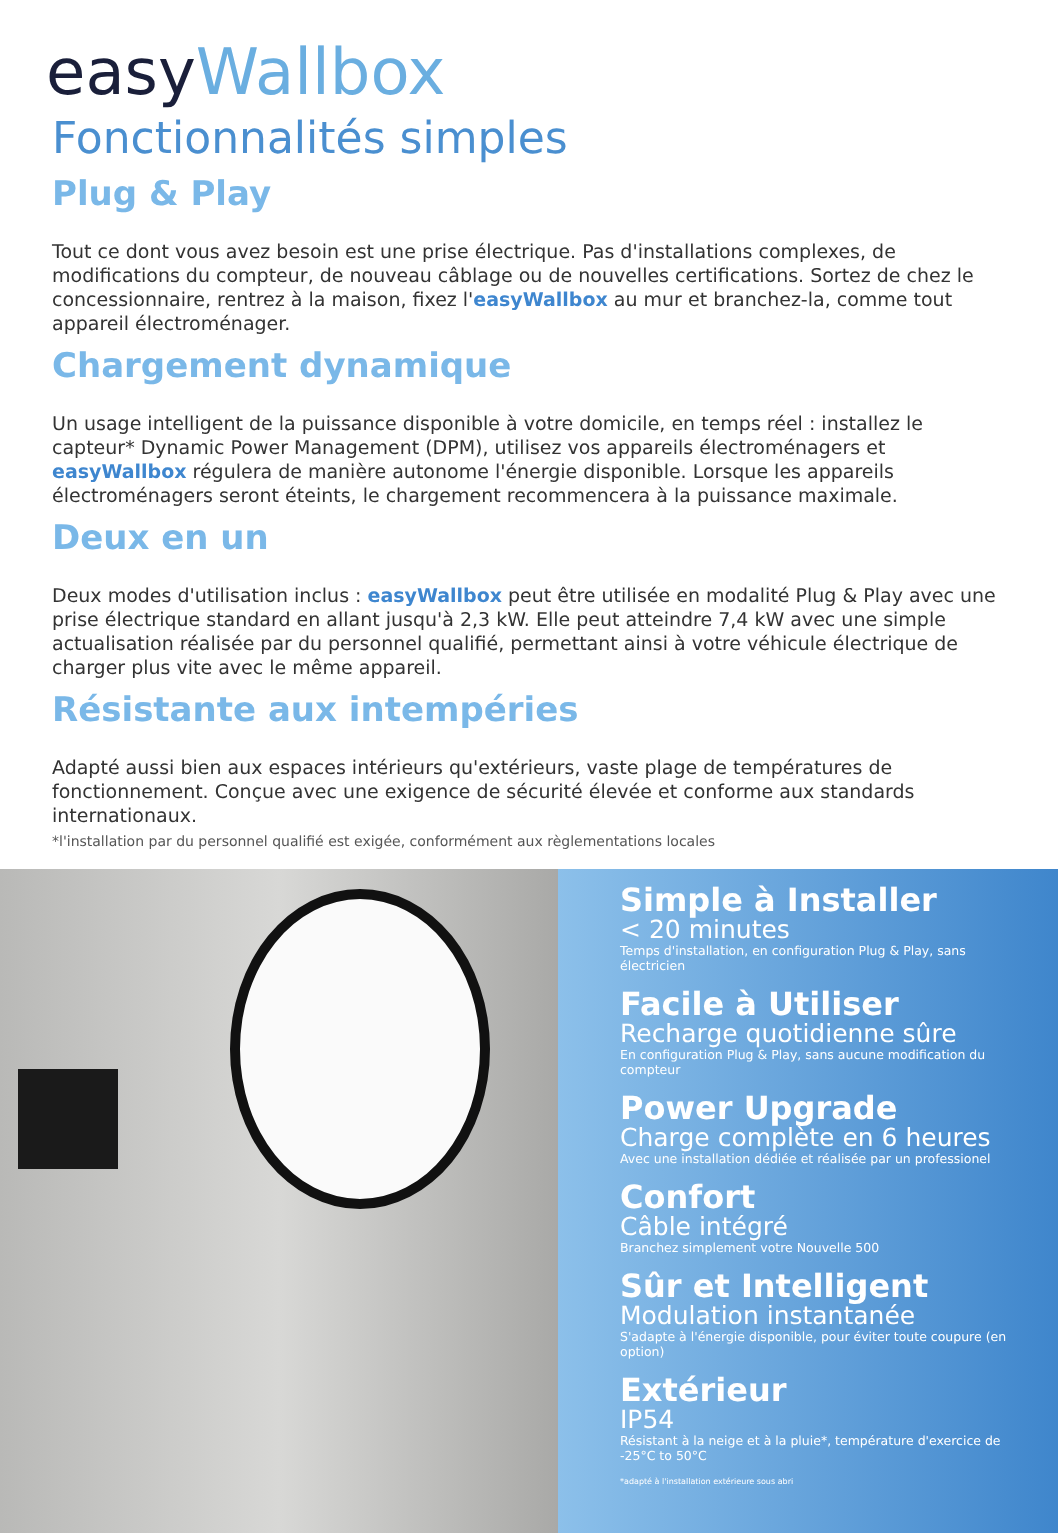easyWallbox
Fonctionnalités simples
Plug & Play
Tout ce dont vous avez besoin est une prise électrique. Pas d'installations complexes, de modifications du compteur, de nouveau câblage ou de nouvelles certifications. Sortez de chez le concessionnaire, rentrez à la maison, fixez l'easyWallbox au mur et branchez-la, comme tout appareil électroménager.
Chargement dynamique
Un usage intelligent de la puissance disponible à votre domicile, en temps réel : installez le capteur* Dynamic Power Management (DPM), utilisez vos appareils électroménagers et easyWallbox régulera de manière autonome l'énergie disponible. Lorsque les appareils électroménagers seront éteints, le chargement recommencera à la puissance maximale.
Deux en un
Deux modes d'utilisation inclus : easyWallbox peut être utilisée en modalité Plug & Play avec une prise électrique standard en allant jusqu'à 2,3 kW. Elle peut atteindre 7,4 kW avec une simple actualisation réalisée par du personnel qualifié, permettant ainsi à votre véhicule électrique de charger plus vite avec le même appareil.
Résistante aux intempéries
Adapté aussi bien aux espaces intérieurs qu'extérieurs, vaste plage de températures de fonctionnement. Conçue avec une exigence de sécurité élevée et conforme aux standards internationaux.
*l'installation par du personnel qualifié est exigée, conformément aux règlementations locales
Simple à Installer
< 20 minutes
Temps d'installation, en configuration Plug & Play, sans électricien
Facile à Utiliser
Recharge quotidienne sûre
En configuration Plug & Play, sans aucune modification du compteur
Power Upgrade
Charge complète en 6 heures
Avec une installation dédiée et réalisée par un professionel
Confort
Câble intégré
Branchez simplement votre Nouvelle 500
Sûr et Intelligent
Modulation instantanée
S'adapte à l'énergie disponible, pour éviter toute coupure (en option)
Extérieur
IP54
Résistant à la neige et à la pluie*, température d'exercice de -25°C to 50°C
*adapté à l'installation extérieure sous abri